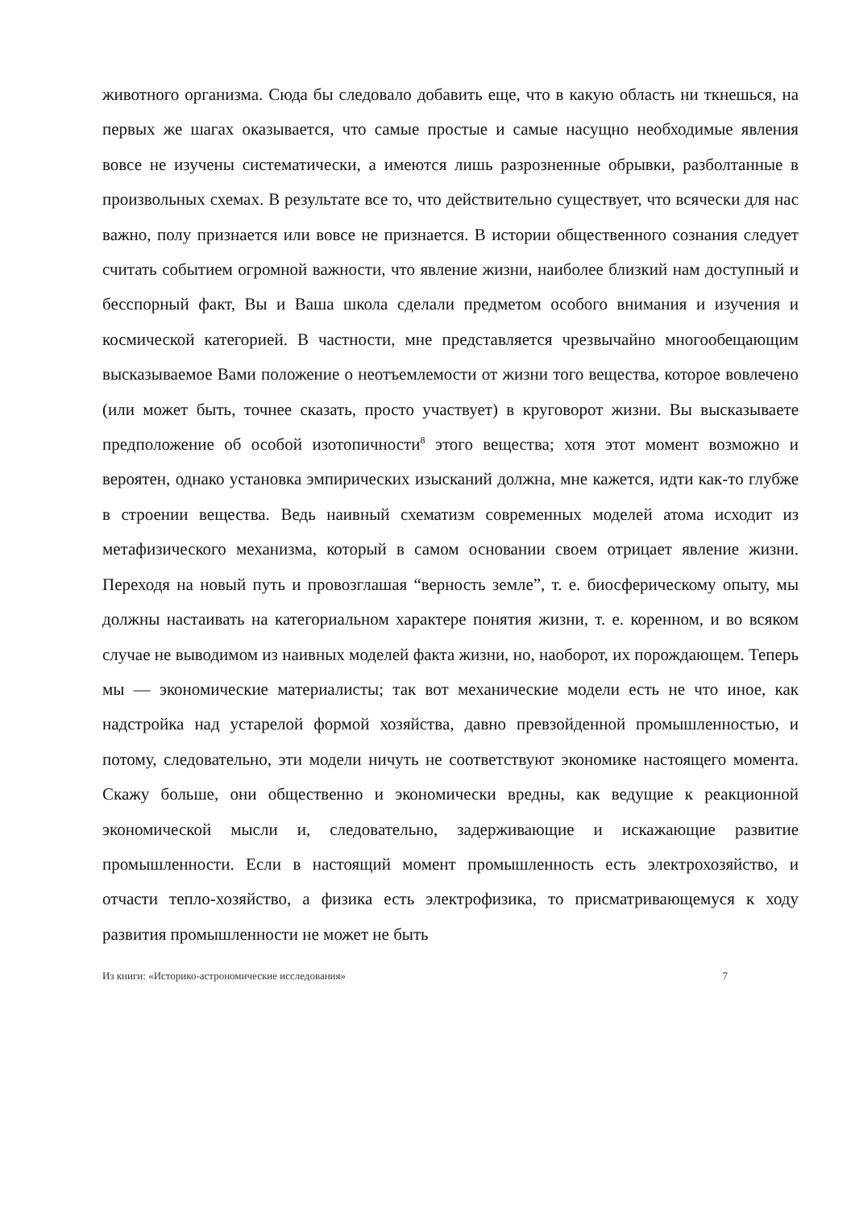животного организма. Сюда бы следовало добавить еще, что в какую область ни ткнешься, на первых же шагах оказывается, что самые простые и самые насущно необходимые явления вовсе не изучены систематически, а имеются лишь разрозненные обрывки, разболтанные в произвольных схемах. В результате все то, что действительно существует, что всячески для нас важно, полу признается или вовсе не признается. В истории общественного сознания следует считать событием огромной важности, что явление жизни, наиболее близкий нам доступный и бесспорный факт, Вы и Ваша школа сделали предметом особого внимания и изучения и космической категорией. В частности, мне представляется чрезвычайно многообещающим высказываемое Вами положение о неотъемлемости от жизни того вещества, которое вовлечено (или может быть, точнее сказать, просто участвует) в круговорот жизни. Вы высказываете предположение об особой изотопичности<sup>8</sup> этого вещества; хотя этот момент возможно и вероятен, однако установка эмпирических изысканий должна, мне кажется, идти как-то глубже в строении вещества. Ведь наивный схематизм современных моделей атома исходит из метафизического механизма, который в самом основании своем отрицает явление жизни. Переходя на новый путь и провозглашая “верность земле”, т. е. биосферическому опыту, мы должны настаивать на категориальном характере понятия жизни, т. е. коренном, и во всяком случае не выводимом из наивных моделей факта жизни, но, наоборот, их порождающем. Теперь мы — экономические материалисты; так вот механические модели есть не что иное, как надстройка над устарелой формой хозяйства, давно превзойденной промышленностью, и потому, следовательно, эти модели ничуть не соответствуют экономике настоящего момента. Скажу больше, они общественно и экономически вредны, как ведущие к реакционной экономической мысли и, следовательно, задерживающие и искажающие развитие промышленности. Если в настоящий момент промышленность есть электрохозяйство, и отчасти тепло-хозяйство, а физика есть электрофизика, то присматривающемуся к ходу развития промышленности не может не быть
Из книги: «Историко-астрономические исследования» 7